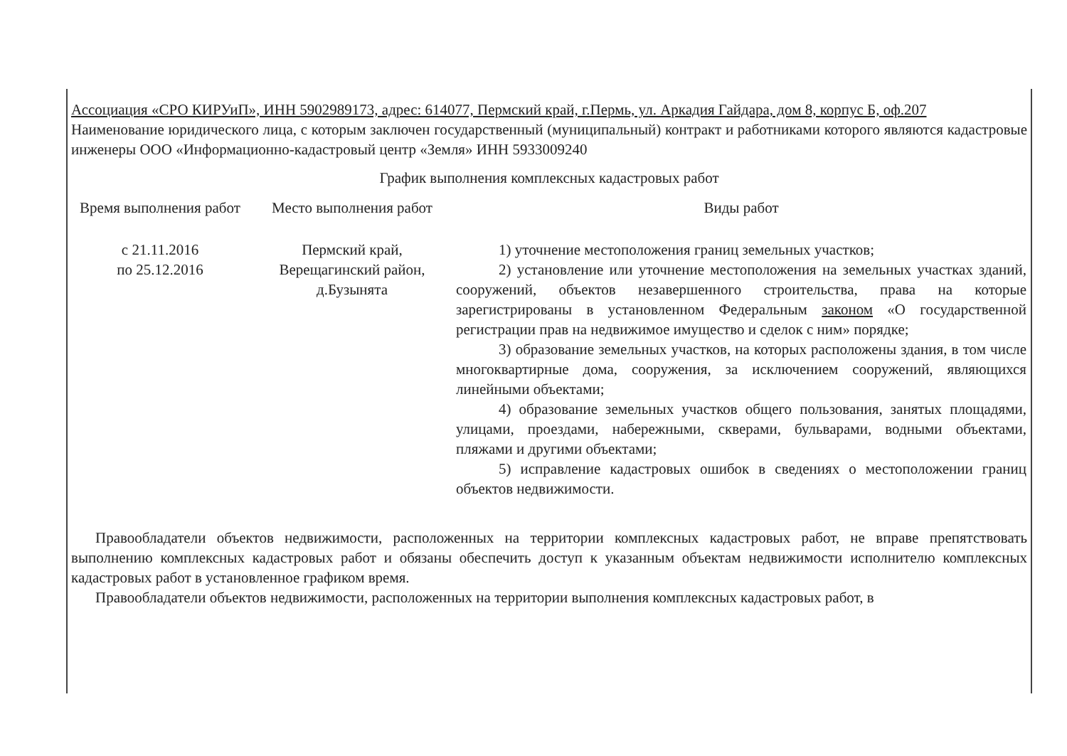Ассоциация «СРО КИРУиП», ИНН 5902989173, адрес: 614077, Пермский край, г.Пермь, ул. Аркадия Гайдара, дом 8, корпус Б, оф.207
Наименование юридического лица, с которым заключен государственный (муниципальный) контракт и работниками которого являются кадастровые инженеры ООО «Информационно-кадастровый центр «Земля» ИНН 5933009240
График выполнения комплексных кадастровых работ
| Время выполнения работ | Место выполнения работ | Виды работ |
| --- | --- | --- |
| с 21.11.2016 по 25.12.2016 | Пермский край, Верещагинский район, д.Бузынята | 1) уточнение местоположения границ земельных участков; 2) установление или уточнение местоположения на земельных участках зданий, сооружений, объектов незавершенного строительства, права на которые зарегистрированы в установленном Федеральным законом «О государственной регистрации прав на недвижимое имущество и сделок с ним» порядке; 3) образование земельных участков, на которых расположены здания, в том числе многоквартирные дома, сооружения, за исключением сооружений, являющихся линейными объектами; 4) образование земельных участков общего пользования, занятых площадями, улицами, проездами, набережными, скверами, бульварами, водными объектами, пляжами и другими объектами; 5) исправление кадастровых ошибок в сведениях о местоположении границ объектов недвижимости. |
Правообладатели объектов недвижимости, расположенных на территории комплексных кадастровых работ, не вправе препятствовать выполнению комплексных кадастровых работ и обязаны обеспечить доступ к указанным объектам недвижимости исполнителю комплексных кадастровых работ в установленное графиком время.
Правообладатели объектов недвижимости, расположенных на территории выполнения комплексных кадастровых работ, в